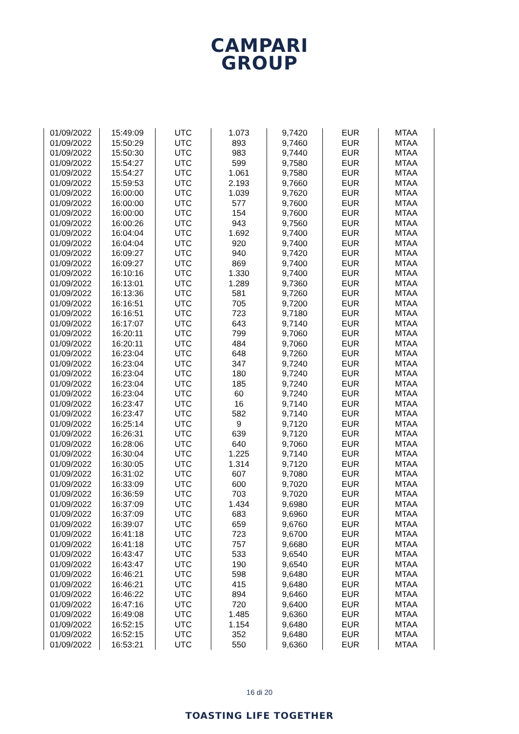CAMPARI
GROUP
| 01/09/2022 | 15:49:09 | UTC | 1.073 | 9,7420 | EUR | MTAA |
| 01/09/2022 | 15:50:29 | UTC | 893 | 9,7460 | EUR | MTAA |
| 01/09/2022 | 15:50:30 | UTC | 983 | 9,7440 | EUR | MTAA |
| 01/09/2022 | 15:54:27 | UTC | 599 | 9,7580 | EUR | MTAA |
| 01/09/2022 | 15:54:27 | UTC | 1.061 | 9,7580 | EUR | MTAA |
| 01/09/2022 | 15:59:53 | UTC | 2.193 | 9,7660 | EUR | MTAA |
| 01/09/2022 | 16:00:00 | UTC | 1.039 | 9,7620 | EUR | MTAA |
| 01/09/2022 | 16:00:00 | UTC | 577 | 9,7600 | EUR | MTAA |
| 01/09/2022 | 16:00:00 | UTC | 154 | 9,7600 | EUR | MTAA |
| 01/09/2022 | 16:00:26 | UTC | 943 | 9,7560 | EUR | MTAA |
| 01/09/2022 | 16:04:04 | UTC | 1.692 | 9,7400 | EUR | MTAA |
| 01/09/2022 | 16:04:04 | UTC | 920 | 9,7400 | EUR | MTAA |
| 01/09/2022 | 16:09:27 | UTC | 940 | 9,7420 | EUR | MTAA |
| 01/09/2022 | 16:09:27 | UTC | 869 | 9,7400 | EUR | MTAA |
| 01/09/2022 | 16:10:16 | UTC | 1.330 | 9,7400 | EUR | MTAA |
| 01/09/2022 | 16:13:01 | UTC | 1.289 | 9,7360 | EUR | MTAA |
| 01/09/2022 | 16:13:36 | UTC | 581 | 9,7260 | EUR | MTAA |
| 01/09/2022 | 16:16:51 | UTC | 705 | 9,7200 | EUR | MTAA |
| 01/09/2022 | 16:16:51 | UTC | 723 | 9,7180 | EUR | MTAA |
| 01/09/2022 | 16:17:07 | UTC | 643 | 9,7140 | EUR | MTAA |
| 01/09/2022 | 16:20:11 | UTC | 799 | 9,7060 | EUR | MTAA |
| 01/09/2022 | 16:20:11 | UTC | 484 | 9,7060 | EUR | MTAA |
| 01/09/2022 | 16:23:04 | UTC | 648 | 9,7260 | EUR | MTAA |
| 01/09/2022 | 16:23:04 | UTC | 347 | 9,7240 | EUR | MTAA |
| 01/09/2022 | 16:23:04 | UTC | 180 | 9,7240 | EUR | MTAA |
| 01/09/2022 | 16:23:04 | UTC | 185 | 9,7240 | EUR | MTAA |
| 01/09/2022 | 16:23:04 | UTC | 60 | 9,7240 | EUR | MTAA |
| 01/09/2022 | 16:23:47 | UTC | 16 | 9,7140 | EUR | MTAA |
| 01/09/2022 | 16:23:47 | UTC | 582 | 9,7140 | EUR | MTAA |
| 01/09/2022 | 16:25:14 | UTC | 9 | 9,7120 | EUR | MTAA |
| 01/09/2022 | 16:26:31 | UTC | 639 | 9,7120 | EUR | MTAA |
| 01/09/2022 | 16:28:06 | UTC | 640 | 9,7060 | EUR | MTAA |
| 01/09/2022 | 16:30:04 | UTC | 1.225 | 9,7140 | EUR | MTAA |
| 01/09/2022 | 16:30:05 | UTC | 1.314 | 9,7120 | EUR | MTAA |
| 01/09/2022 | 16:31:02 | UTC | 607 | 9,7080 | EUR | MTAA |
| 01/09/2022 | 16:33:09 | UTC | 600 | 9,7020 | EUR | MTAA |
| 01/09/2022 | 16:36:59 | UTC | 703 | 9,7020 | EUR | MTAA |
| 01/09/2022 | 16:37:09 | UTC | 1.434 | 9,6980 | EUR | MTAA |
| 01/09/2022 | 16:37:09 | UTC | 683 | 9,6960 | EUR | MTAA |
| 01/09/2022 | 16:39:07 | UTC | 659 | 9,6760 | EUR | MTAA |
| 01/09/2022 | 16:41:18 | UTC | 723 | 9,6700 | EUR | MTAA |
| 01/09/2022 | 16:41:18 | UTC | 757 | 9,6680 | EUR | MTAA |
| 01/09/2022 | 16:43:47 | UTC | 533 | 9,6540 | EUR | MTAA |
| 01/09/2022 | 16:43:47 | UTC | 190 | 9,6540 | EUR | MTAA |
| 01/09/2022 | 16:46:21 | UTC | 598 | 9,6480 | EUR | MTAA |
| 01/09/2022 | 16:46:21 | UTC | 415 | 9,6480 | EUR | MTAA |
| 01/09/2022 | 16:46:22 | UTC | 894 | 9,6460 | EUR | MTAA |
| 01/09/2022 | 16:47:16 | UTC | 720 | 9,6400 | EUR | MTAA |
| 01/09/2022 | 16:49:08 | UTC | 1.485 | 9,6360 | EUR | MTAA |
| 01/09/2022 | 16:52:15 | UTC | 1.154 | 9,6480 | EUR | MTAA |
| 01/09/2022 | 16:52:15 | UTC | 352 | 9,6480 | EUR | MTAA |
| 01/09/2022 | 16:53:21 | UTC | 550 | 9,6360 | EUR | MTAA |
16 di 20
TOASTING LIFE TOGETHER